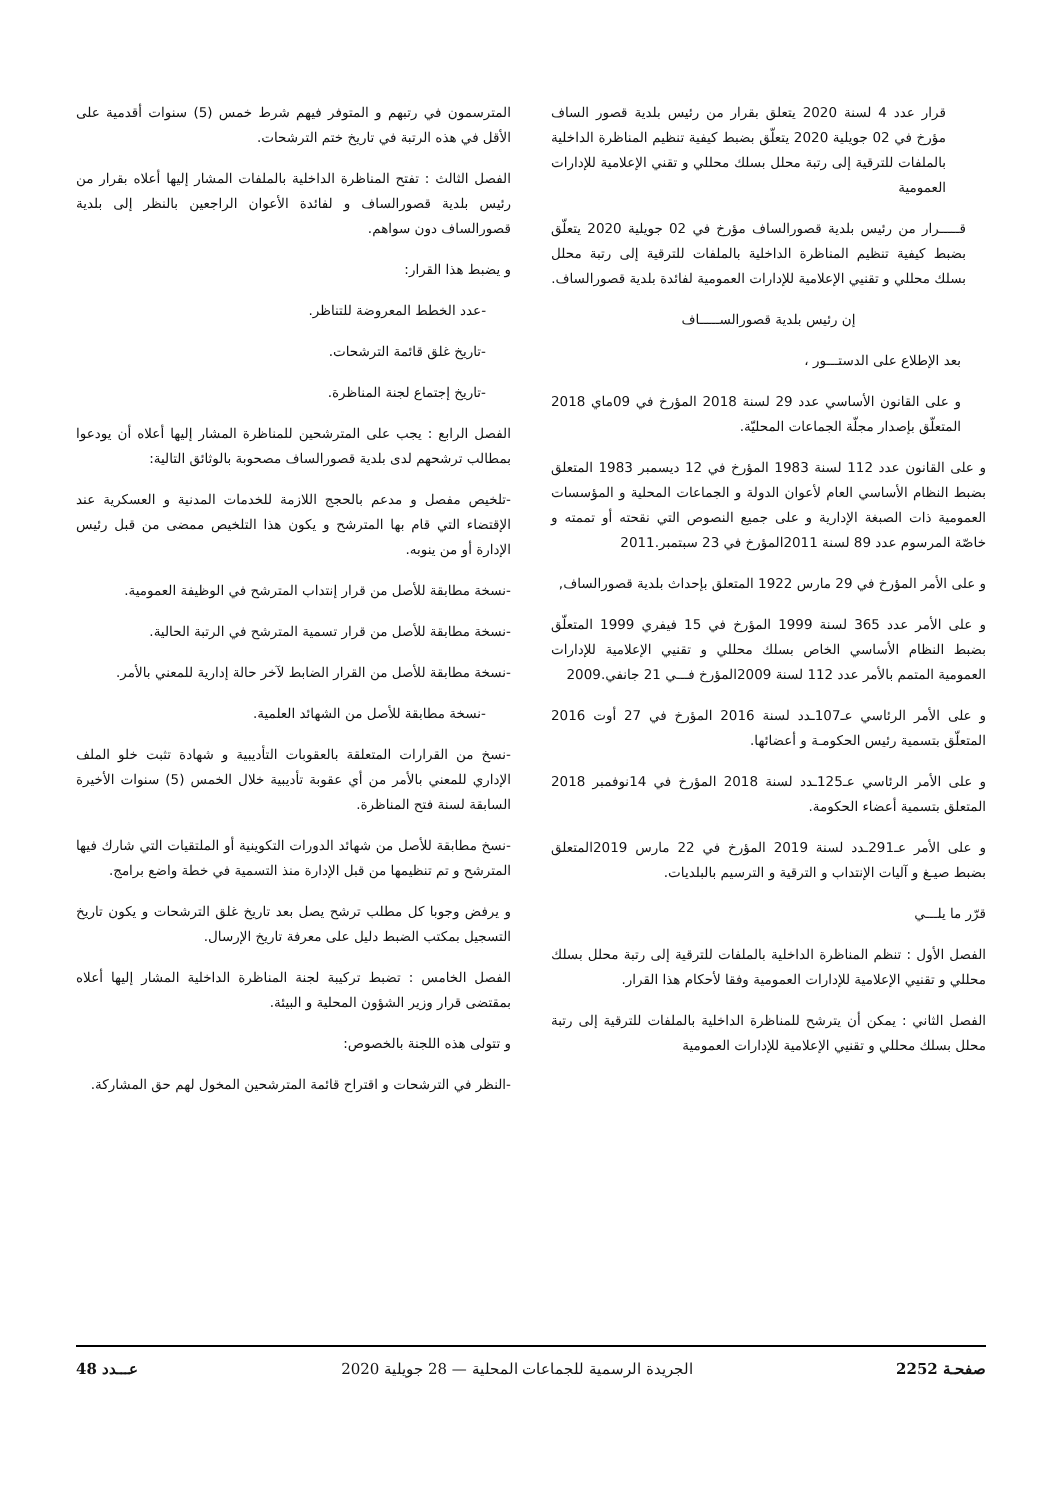قرار عدد 4 لسنة 2020 يتعلق بقرار من رئيس بلدية قصور الساف مؤرخ في 02 جويلية 2020 يتعلّق بضبط كيفية تنظيم المناظرة الداخلية بالملفات للترقية إلى رتبة محلل بسلك محللي و تقني الإعلامية للإدارات العمومية
قـــــرار من رئيس بلدية قصورالساف مؤرخ في 02 جويلية 2020 يتعلّق بضبط كيفية تنظيم المناظرة الداخلية بالملفات للترقية إلى رتبة محلل بسلك محللي و تقنيي الإعلامية للإدارات العمومية لفائدة بلدية قصورالساف.
إن رئيس بلدية قصورالســـــاف
بعد الإطلاع على الدستـــور ،
و على القانون الأساسي عدد 29 لسنة 2018 المؤرخ في 09ماي 2018 المتعلّق بإصدار مجلّة الجماعات المحليّة.
و على القانون عدد 112 لسنة 1983 المؤرخ في 12 ديسمبر 1983 المتعلق بضبط النظام الأساسي العام لأعوان الدولة و الجماعات المحلية و المؤسسات العمومية ذات الصبغة الإدارية و على جميع النصوص التي نقحته أو تممته و خاصّة المرسوم عدد 89 لسنة 2011المؤرخ في 23 سبتمبر.2011
و على الأمر المؤرخ في 29 مارس 1922 المتعلق بإحداث بلدية قصورالساف,
و على الأمر عدد 365 لسنة 1999 المؤرخ في 15 فيفري 1999 المتعلّق بضبط النظام الأساسي الخاص بسلك محللي و تقنيي الإعلامية للإدارات العمومية المتمم بالأمر عدد 112 لسنة 2009المؤرخ فـــي 21 جانفي.2009
و على الأمر الرئاسي عـ107ـدد لسنة 2016 المؤرخ في 27 أوت 2016 المتعلّق بتسمية رئيس الحكومـة و أعضائها.
و على الأمر الرئاسي عـ125ـدد لسنة 2018 المؤرخ في 14نوفمبر 2018 المتعلق بتسمية أعضاء الحكومة.
و على الأمر عـ291ـدد لسنة 2019 المؤرخ في 22 مارس 2019المتعلق بضبط صيـغ و آليات الإنتداب و الترقية و الترسيم بالبلديات.
قرّر ما يلـــي
الفصل الأول : تنظم المناظرة الداخلية بالملفات للترقية إلى رتبة محلل بسلك محللي و تقنيي الإعلامية للإدارات العمومية وفقا لأحكام هذا القرار.
الفصل الثاني : يمكن أن يترشح للمناظرة الداخلية بالملفات للترقية إلى رتبة محلل بسلك محللي و تقنيي الإعلامية للإدارات العمومية
المترسمون في رتبهم و المتوفر فيهم شرط خمس (5) سنوات أقدمية على الأقل في هذه الرتبة في تاريخ ختم الترشحات.
الفصل الثالث : تفتح المناظرة الداخلية بالملفات المشار إليها أعلاه بقرار من رئيس بلدية قصورالساف و لفائدة الأعوان الراجعين بالنظر إلى بلدية قصورالساف دون سواهم.
و يضبط هذا القرار:
-عدد الخطط المعروضة للتناظر.
-تاريخ غلق قائمة الترشحات.
-تاريخ إجتماع لجنة المناظرة.
الفصل الرابع : يجب على المترشحين للمناظرة المشار إليها أعلاه أن يودعوا بمطالب ترشحهم لدى بلدية قصورالساف مصحوبة بالوثائق التالية:
-تلخيص مفصل و مدعم بالحجج اللازمة للخدمات المدنية و العسكرية عند الإقتضاء التي قام بها المترشح و يكون هذا التلخيص ممضى من قبل رئيس الإدارة أو من ينوبه.
-نسخة مطابقة للأصل من قرار إنتداب المترشح في الوظيفة العمومية.
-نسخة مطابقة للأصل من قرار تسمية المترشح في الرتبة الحالية.
-نسخة مطابقة للأصل من القرار الضابط لآخر حالة إدارية للمعني بالأمر.
-نسخة مطابقة للأصل من الشهائد العلمية.
-نسخ من القرارات المتعلقة بالعقوبات التأديبية و شهادة تثبت خلو الملف الإداري للمعني بالأمر من أي عقوبة تأديبية خلال الخمس (5) سنوات الأخيرة السابقة لسنة فتح المناظرة.
-نسخ مطابقة للأصل من شهائد الدورات التكوينية أو الملتقيات التي شارك فيها المترشح و تم تنظيمها من قبل الإدارة منذ التسمية في خطة واضع برامج.
و يرفض وجوبا كل مطلب ترشح يصل بعد تاريخ غلق الترشحات و يكون تاريخ التسجيل بمكتب الضبط دليل على معرفة تاريخ الإرسال.
الفصل الخامس : تضبط تركيبة لجنة المناظرة الداخلية المشار إليها أعلاه بمقتضى قرار وزير الشؤون المحلية و البيئة.
و تتولى هذه اللجنة بالخصوص:
-النظر في الترشحات و اقتراح قائمة المترشحين المخول لهم حق المشاركة.
صفحـة 2252 الجريدة الرسمية للجماعات المحلية — 28 جويلية 2020 عـــدد 48